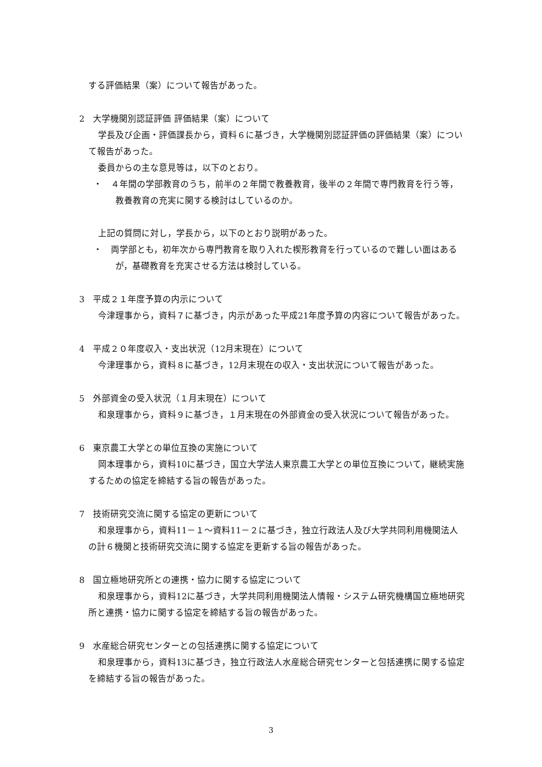する評価結果（案）について報告があった。
2　大学機関別認証評価 評価結果（案）について
学長及び企画・評価課長から，資料６に基づき，大学機関別認証評価の評価結果（案）について報告があった。
委員からの主な意見等は，以下のとおり。
・　４年間の学部教育のうち，前半の２年間で教養教育，後半の２年間で専門教育を行う等，教養教育の充実に関する検討はしているのか。
上記の質問に対し，学長から，以下のとおり説明があった。
・　両学部とも，初年次から専門教育を取り入れた楔形教育を行っているので難しい面はあるが，基礎教育を充実させる方法は検討している。
3　平成２１年度予算の内示について
今津理事から，資料７に基づき，内示があった平成21年度予算の内容について報告があった。
4　平成２０年度収入・支出状況（12月末現在）について
今津理事から，資料８に基づき，12月末現在の収入・支出状況について報告があった。
5　外部資金の受入状況（１月末現在）について
和泉理事から，資料９に基づき，１月末現在の外部資金の受入状況について報告があった。
6　東京農工大学との単位互換の実施について
岡本理事から，資料10に基づき，国立大学法人東京農工大学との単位互換について，継続実施するための協定を締結する旨の報告があった。
7　技術研究交流に関する協定の更新について
和泉理事から，資料11－１～資料11－２に基づき，独立行政法人及び大学共同利用機関法人の計６機関と技術研究交流に関する協定を更新する旨の報告があった。
8　国立極地研究所との連携・協力に関する協定について
和泉理事から，資料12に基づき，大学共同利用機関法人情報・システム研究機構国立極地研究所と連携・協力に関する協定を締結する旨の報告があった。
9　水産総合研究センターとの包括連携に関する協定について
和泉理事から，資料13に基づき，独立行政法人水産総合研究センターと包括連携に関する協定を締結する旨の報告があった。
3